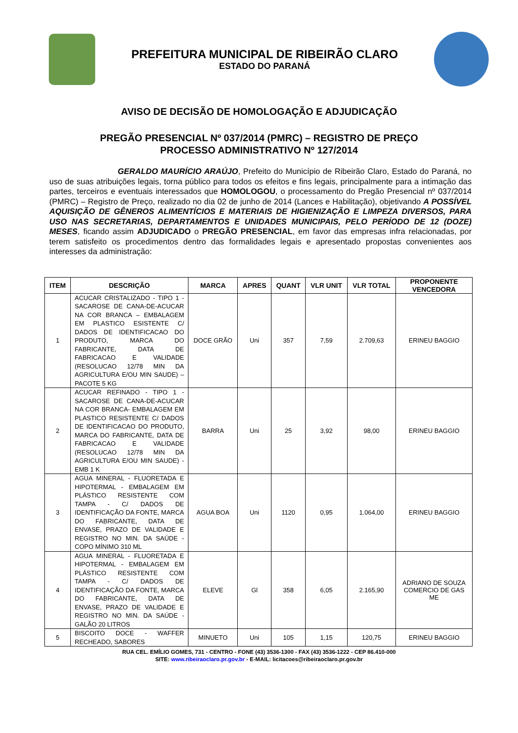PREFEITURA MUNICIPAL DE RIBEIRÃO CLARO
ESTADO DO PARANÁ
AVISO DE DECISÃO DE HOMOLOGAÇÃO E ADJUDICAÇÃO
PREGÃO PRESENCIAL Nº 037/2014 (PMRC) – REGISTRO DE PREÇO
PROCESSO ADMINISTRATIVO Nº 127/2014
GERALDO MAURÍCIO ARAÚJO, Prefeito do Município de Ribeirão Claro, Estado do Paraná, no uso de suas atribuições legais, torna público para todos os efeitos e fins legais, principalmente para a intimação das partes, terceiros e eventuais interessados que HOMOLOGOU, o processamento do Pregão Presencial nº 037/2014 (PMRC) – Registro de Preço, realizado no dia 02 de junho de 2014 (Lances e Habilitação), objetivando A POSSÍVEL AQUISIÇÃO DE GÊNEROS ALIMENTÍCIOS E MATERIAIS DE HIGIENIZAÇÃO E LIMPEZA DIVERSOS, PARA USO NAS SECRETARIAS, DEPARTAMENTOS E UNIDADES MUNICIPAIS, PELO PERÍODO DE 12 (DOZE) MESES, ficando assim ADJUDICADO o PREGÃO PRESENCIAL, em favor das empresas infra relacionadas, por terem satisfeito os procedimentos dentro das formalidades legais e apresentado propostas convenientes aos interesses da administração:
| ITEM | DESCRIÇÃO | MARCA | APRES | QUANT | VLR UNIT | VLR TOTAL | PROPONENTE VENCEDORA |
| --- | --- | --- | --- | --- | --- | --- | --- |
| 1 | ACUCAR CRISTALIZADO - TIPO 1 - SACAROSE DE CANA-DE-ACUCAR NA COR BRANCA – EMBALAGEM EM PLASTICO ESISTENTE C/ DADOS DE IDENTIFICACAO DO PRODUTO, MARCA DO FABRICANTE, DATA DE FABRICACAO E VALIDADE (RESOLUCAO 12/78 MIN DA AGRICULTURA E/OU MIN SAUDE) – PACOTE 5 KG | DOCE GRÃO | Uni | 357 | 7,59 | 2.709,63 | ERINEU BAGGIO |
| 2 | ACUCAR REFINADO - TIPO 1 - SACAROSE DE CANA-DE-ACUCAR NA COR BRANCA- EMBALAGEM EM PLASTICO RESISTENTE C/ DADOS DE IDENTIFICACAO DO PRODUTO, MARCA DO FABRICANTE, DATA DE FABRICACAO E VALIDADE (RESOLUCAO 12/78 MIN DA AGRICULTURA E/OU MIN SAUDE) - EMB 1 K | BARRA | Uni | 25 | 3,92 | 98,00 | ERINEU BAGGIO |
| 3 | AGUA MINERAL - FLUORETADA E HIPOTERMAL - EMBALAGEM EM PLÁSTICO RESISTENTE COM TAMPA - C/ DADOS DE IDENTIFICAÇÃO DA FONTE, MARCA DO FABRICANTE, DATA DE ENVASE, PRAZO DE VALIDADE E REGISTRO NO MIN. DA SAÚDE - COPO MÍNIMO 310 ML | AGUA BOA | Uni | 1120 | 0,95 | 1.064,00 | ERINEU BAGGIO |
| 4 | AGUA MINERAL - FLUORETADA E HIPOTERMAL - EMBALAGEM EM PLÁSTICO RESISTENTE COM TAMPA - C/ DADOS DE IDENTIFICAÇÃO DA FONTE, MARCA DO FABRICANTE, DATA DE ENVASE, PRAZO DE VALIDADE E REGISTRO NO MIN. DA SAÚDE - GALÃO 20 LITROS | ELEVE | Gl | 358 | 6,05 | 2.165,90 | ADRIANO DE SOUZA COMERCIO DE GAS ME |
| 5 | BISCOITO DOCE - WAFFER RECHEADO, SABORES | MINUETO | Uni | 105 | 1,15 | 120,75 | ERINEU BAGGIO |
RUA CEL. EMÍLIO GOMES, 731 - CENTRO - FONE (43) 3536-1300 - FAX (43) 3536-1222 - CEP 86.410-000
SITE: www.ribeiraoclaro.pr.gov.br - E-MAIL: licitacoes@ribeiraoclaro.pr.gov.br